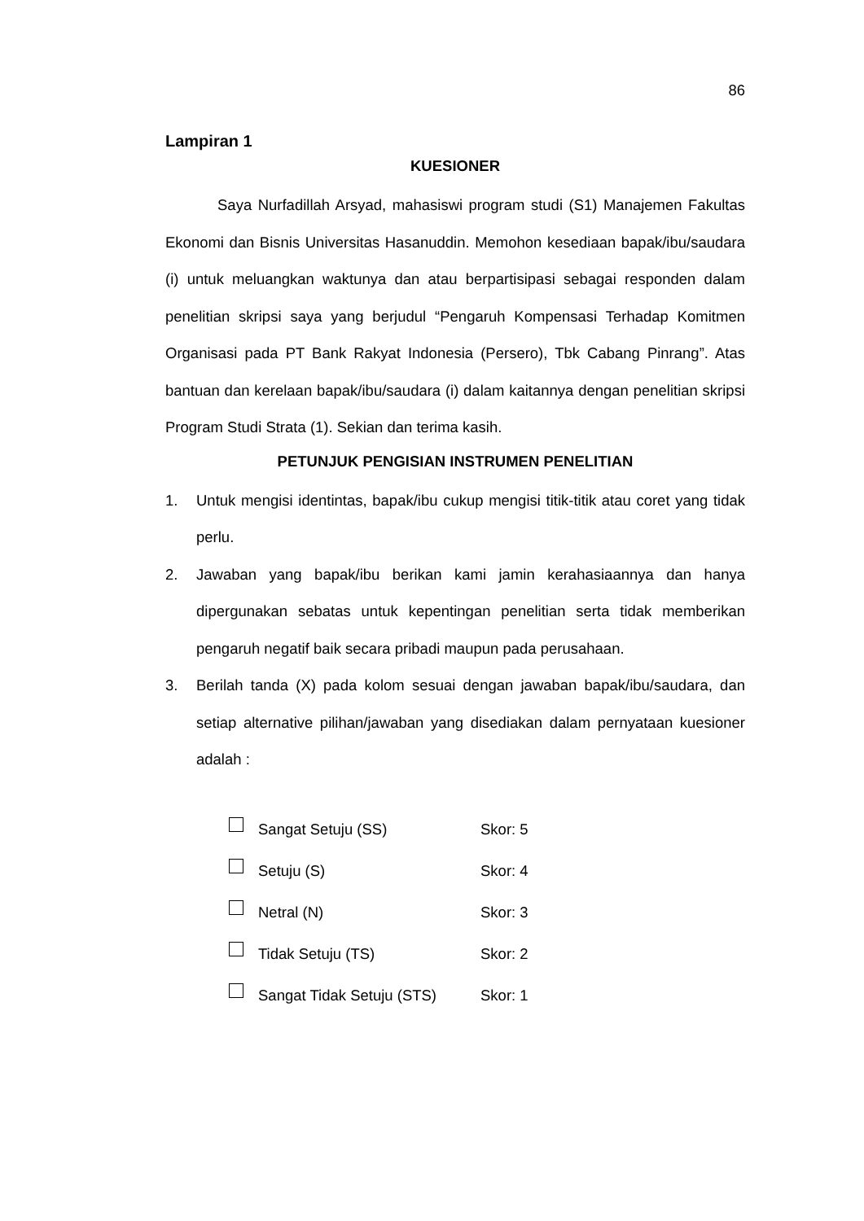86
Lampiran 1
KUESIONER
Saya Nurfadillah Arsyad, mahasiswi program studi (S1) Manajemen Fakultas Ekonomi dan Bisnis Universitas Hasanuddin. Memohon kesediaan bapak/ibu/saudara (i) untuk meluangkan waktunya dan atau berpartisipasi sebagai responden dalam penelitian skripsi saya yang berjudul “Pengaruh Kompensasi Terhadap Komitmen Organisasi pada PT Bank Rakyat Indonesia (Persero), Tbk Cabang Pinrang”. Atas bantuan dan kerelaan bapak/ibu/saudara (i) dalam kaitannya dengan penelitian skripsi Program Studi Strata (1). Sekian dan terima kasih.
PETUNJUK PENGISIAN INSTRUMEN PENELITIAN
1. Untuk mengisi identintas, bapak/ibu cukup mengisi titik-titik atau coret yang tidak perlu.
2. Jawaban yang bapak/ibu berikan kami jamin kerahasiaannya dan hanya dipergunakan sebatas untuk kepentingan penelitian serta tidak memberikan pengaruh negatif baik secara pribadi maupun pada perusahaan.
3. Berilah tanda (X) pada kolom sesuai dengan jawaban bapak/ibu/saudara, dan setiap alternative pilihan/jawaban yang disediakan dalam pernyataan kuesioner adalah :
Sangat Setuju (SS) Skor: 5
Setuju (S) Skor: 4
Netral (N) Skor: 3
Tidak Setuju (TS) Skor: 2
Sangat Tidak Setuju (STS) Skor: 1